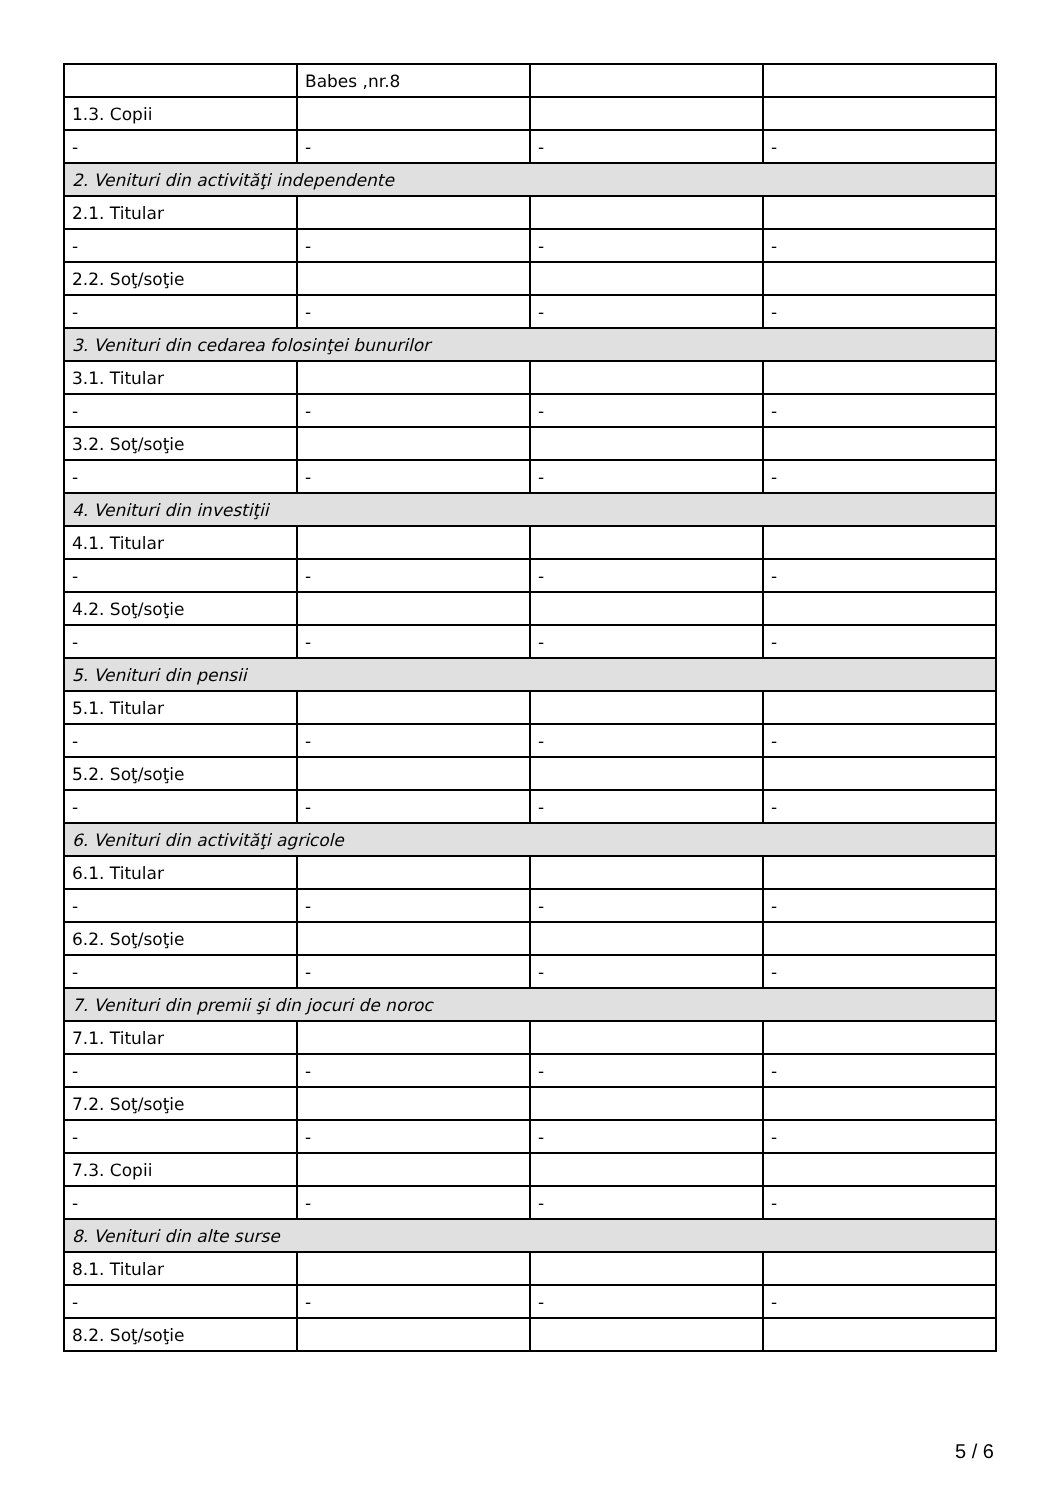| | Babes ,nr.8 | | |
| 1.3. Copii | | | |
| - | - | - | - |
| 2. Venituri din activităţi independente | | | |
| 2.1. Titular | | | |
| - | - | - | - |
| 2.2. Soţ/soţie | | | |
| - | - | - | - |
| 3. Venituri din cedarea folosinţei bunurilor | | | |
| 3.1. Titular | | | |
| - | - | - | - |
| 3.2. Soţ/soţie | | | |
| - | - | - | - |
| 4. Venituri din investiţii | | | |
| 4.1. Titular | | | |
| - | - | - | - |
| 4.2. Soţ/soţie | | | |
| - | - | - | - |
| 5. Venituri din pensii | | | |
| 5.1. Titular | | | |
| - | - | - | - |
| 5.2. Soţ/soţie | | | |
| - | - | - | - |
| 6. Venituri din activităţi agricole | | | |
| 6.1. Titular | | | |
| - | - | - | - |
| 6.2. Soţ/soţie | | | |
| - | - | - | - |
| 7. Venituri din premii şi din jocuri de noroc | | | |
| 7.1. Titular | | | |
| - | - | - | - |
| 7.2. Soţ/soţie | | | |
| - | - | - | - |
| 7.3. Copii | | | |
| - | - | - | - |
| 8. Venituri din alte surse | | | |
| 8.1. Titular | | | |
| - | - | - | - |
| 8.2. Soţ/soţie | | | |
5 / 6